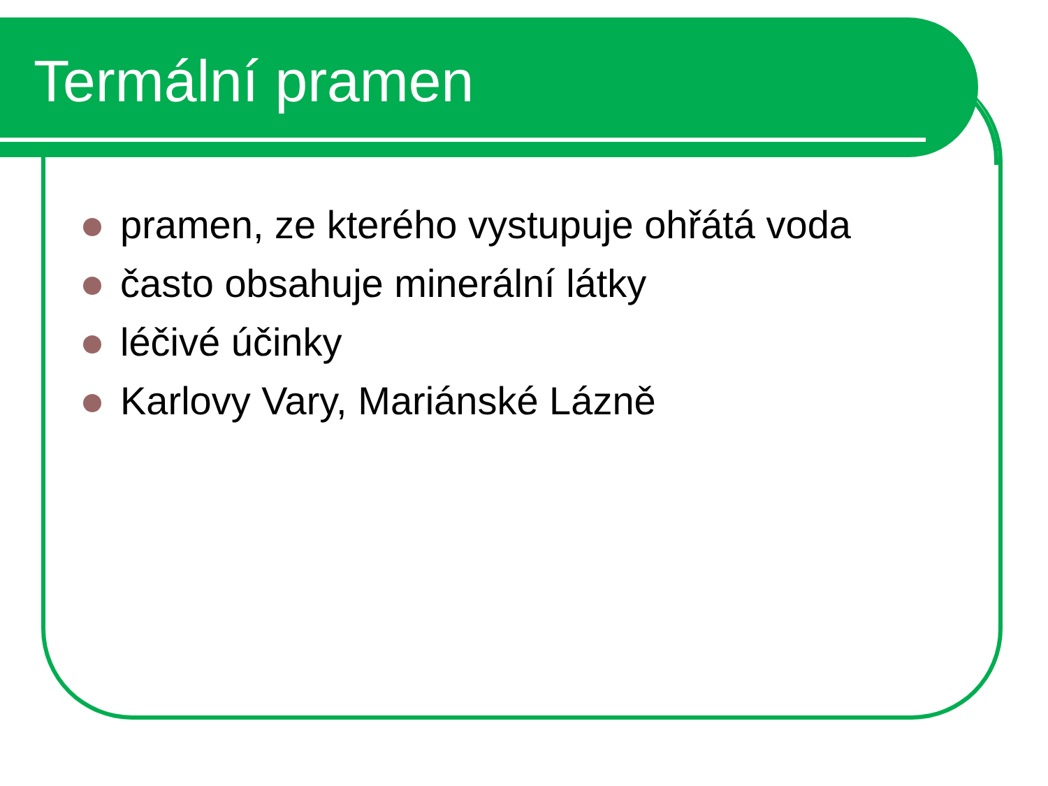Termální pramen
pramen, ze kterého vystupuje ohřátá voda
často obsahuje minerální látky
léčivé účinky
Karlovy Vary, Mariánské Lázně